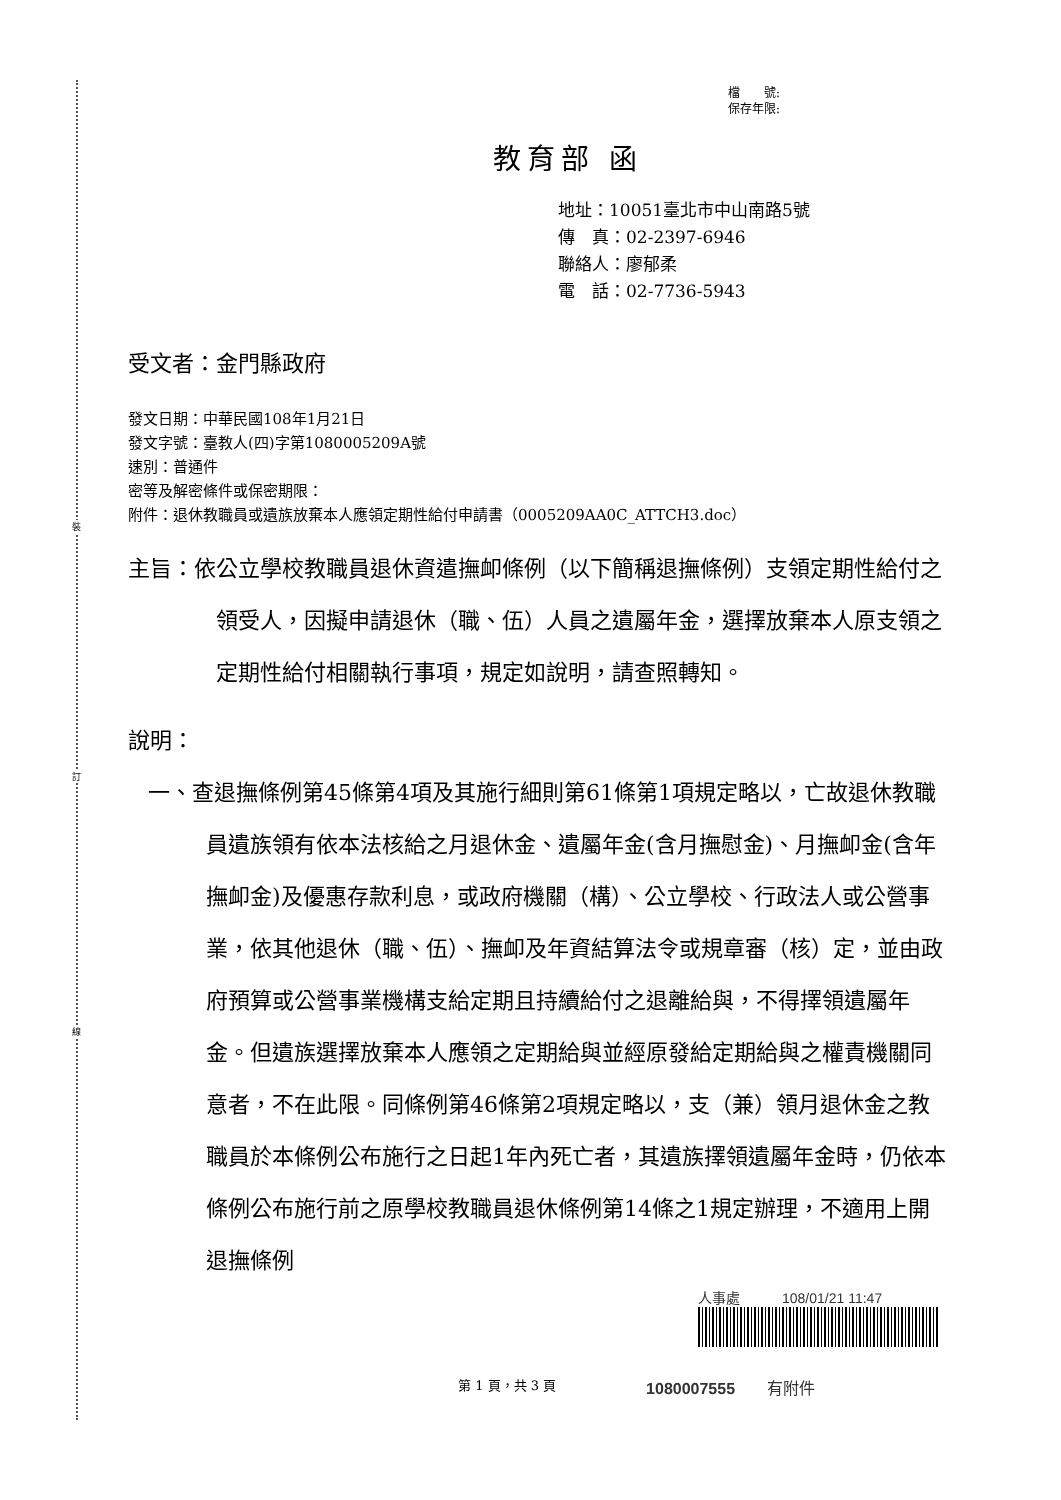裝
訂
線
檔　　號:
保存年限:
教育部 函
地址：10051臺北市中山南路5號
傳　真：02-2397-6946
聯絡人：廖郁柔
電　話：02-7736-5943
受文者：金門縣政府
發文日期：中華民國108年1月21日
發文字號：臺教人(四)字第1080005209A號
速別：普通件
密等及解密條件或保密期限：
附件：退休教職員或遺族放棄本人應領定期性給付申請書（0005209AA0C_ATTCH3.doc）
主旨：依公立學校教職員退休資遣撫卹條例（以下簡稱退撫條例）支領定期性給付之領受人，因擬申請退休（職、伍）人員之遺屬年金，選擇放棄本人原支領之定期性給付相關執行事項，規定如說明，請查照轉知。
說明：
一、查退撫條例第45條第4項及其施行細則第61條第1項規定略以，亡故退休教職員遺族領有依本法核給之月退休金、遺屬年金(含月撫慰金)、月撫卹金(含年撫卹金)及優惠存款利息，或政府機關（構）、公立學校、行政法人或公營事業，依其他退休（職、伍）、撫卹及年資結算法令或規章審（核）定，並由政府預算或公營事業機構支給定期且持續給付之退離給與，不得擇領遺屬年金。但遺族選擇放棄本人應領之定期給與並經原發給定期給與之權責機關同意者，不在此限。同條例第46條第2項規定略以，支（兼）領月退休金之教職員於本條例公布施行之日起1年內死亡者，其遺族擇領遺屬年金時，仍依本條例公布施行前之原學校教職員退休條例第14條之1規定辦理，不適用上開退撫條例
人事處　　　108/01/21 11:47
第 1 頁，共 3 頁 1080007555　　有附件